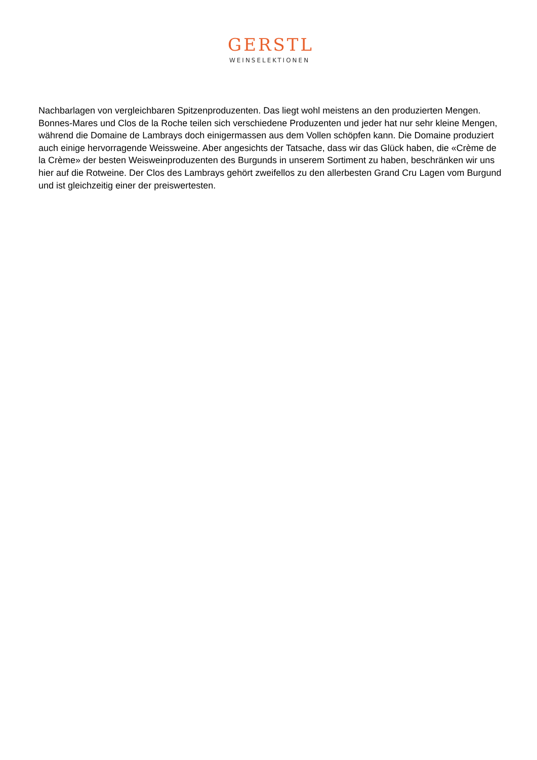GERSTL
WEINSELEKTIONEN
Nachbarlagen von vergleichbaren Spitzenproduzenten. Das liegt wohl meistens an den produzierten Mengen. Bonnes-Mares und Clos de la Roche teilen sich verschiedene Produzenten und jeder hat nur sehr kleine Mengen, während die Domaine de Lambrays doch einigermassen aus dem Vollen schöpfen kann. Die Domaine produziert auch einige hervorragende Weissweine. Aber angesichts der Tatsache, dass wir das Glück haben, die «Crème de la Crème» der besten Weisweinproduzenten des Burgunds in unserem Sortiment zu haben, beschränken wir uns hier auf die Rotweine. Der Clos des Lambrays gehört zweifellos zu den allerbesten Grand Cru Lagen vom Burgund und ist gleichzeitig einer der preiswertesten.